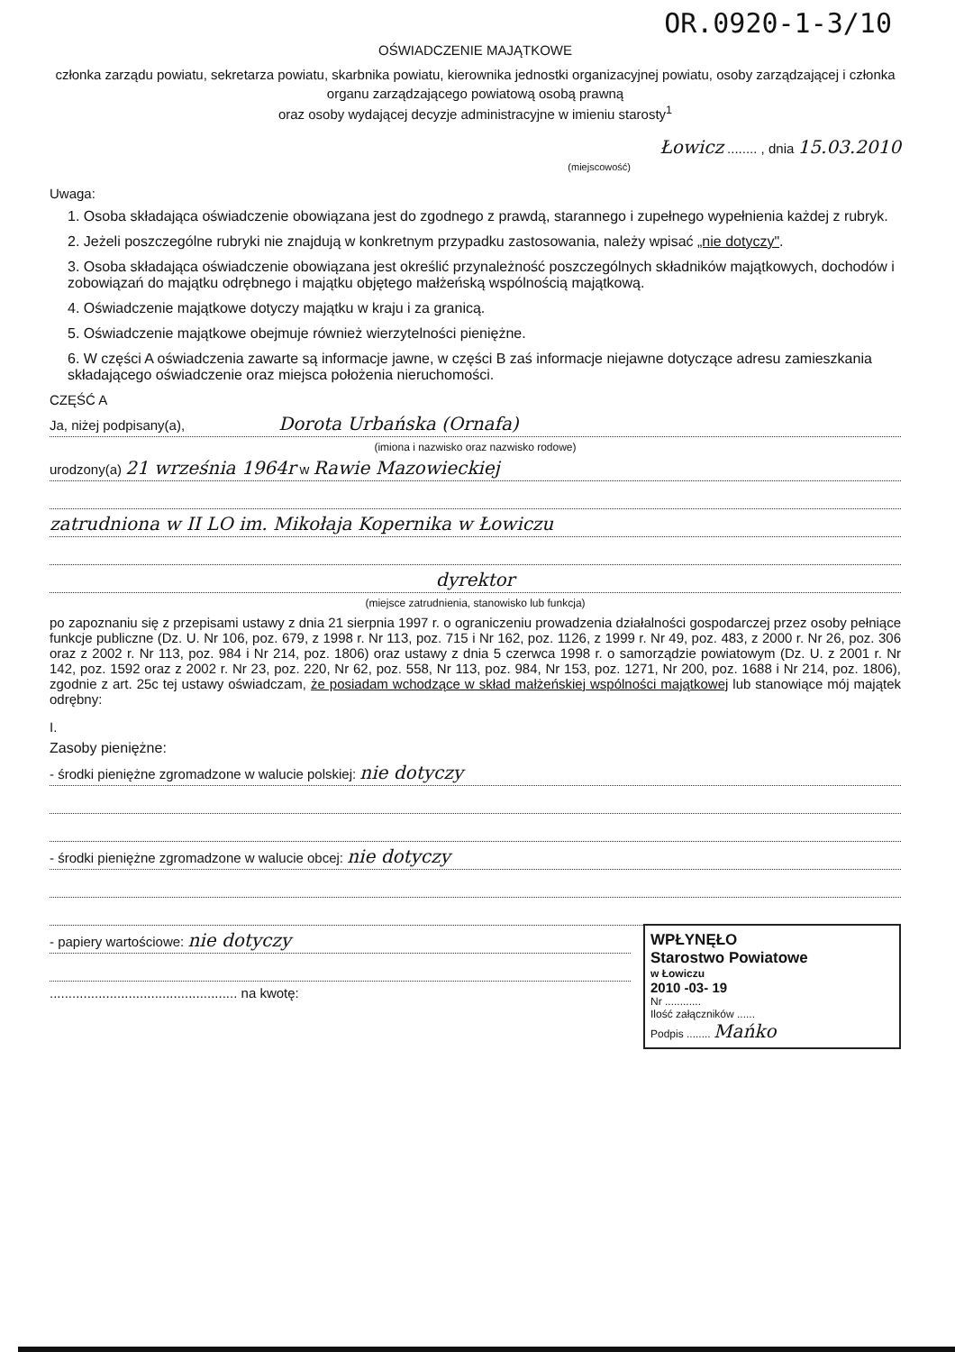OR.0920-1-3/10
OŚWIADCZENIE MAJĄTKOWE
członka zarządu powiatu, sekretarza powiatu, skarbnika powiatu, kierownika jednostki organizacyjnej powiatu, osoby zarządzającej i członka organu zarządzającego powiatową osobą prawną
oraz osoby wydającej decyzje administracyjne w imieniu starosty<sup>1</sup>
Łowicz ........ , dnia 15.03.2010
(miejscowość)
Uwaga:
1. Osoba składająca oświadczenie obowiązana jest do zgodnego z prawdą, starannego i zupełnego wypełnienia każdej z rubryk.
2. Jeżeli poszczególne rubryki nie znajdują w konkretnym przypadku zastosowania, należy wpisać „nie dotyczy".
3. Osoba składająca oświadczenie obowiązana jest określić przynależność poszczególnych składników majątkowych, dochodów i zobowiązań do majątku odrębnego i majątku objętego małżeńską wspólnością majątkową.
4. Oświadczenie majątkowe dotyczy majątku w kraju i za granicą.
5. Oświadczenie majątkowe obejmuje również wierzytelności pieniężne.
6. W części A oświadczenia zawarte są informacje jawne, w części B zaś informacje niejawne dotyczące adresu zamieszkania składającego oświadczenie oraz miejsca położenia nieruchomości.
CZĘŚĆ A
Ja, niżej podpisany(a), Dorota Urbańska (Ornafa)
(imiona i nazwisko oraz nazwisko rodowe)
urodzony(a) 21 września 1964r w Rawie Mazowieckiej
zatrudniona w II LO im. Mikołaja Kopernika w Łowiczu
dyrektor
(miejsce zatrudnienia, stanowisko lub funkcja)
po zapoznaniu się z przepisami ustawy z dnia 21 sierpnia 1997 r. o ograniczeniu prowadzenia działalności gospodarczej przez osoby pełniące funkcje publiczne (Dz. U. Nr 106, poz. 679, z 1998 r. Nr 113, poz. 715 i Nr 162, poz. 1126, z 1999 r. Nr 49, poz. 483, z 2000 r. Nr 26, poz. 306 oraz z 2002 r. Nr 113, poz. 984 i Nr 214, poz. 1806) oraz ustawy z dnia 5 czerwca 1998 r. o samorządzie powiatowym (Dz. U. z 2001 r. Nr 142, poz. 1592 oraz z 2002 r. Nr 23, poz. 220, Nr 62, poz. 558, Nr 113, poz. 984, Nr 153, poz. 1271, Nr 200, poz. 1688 i Nr 214, poz. 1806), zgodnie z art. 25c tej ustawy oświadczam, że posiadam wchodzące w skład małżeńskiej wspólności majątkowej lub stanowiące mój majątek odrębny:
I.
Zasoby pieniężne:
- środki pieniężne zgromadzone w walucie polskiej: nie dotyczy
- środki pieniężne zgromadzone w walucie obcej: nie dotyczy
WPŁYNĘŁO
Starostwo Powiatowe
w Łowiczu
2010 -03- 19
Nr ............
Ilość załączników ......
Podpis ........ Mańko
- papiery wartościowe: nie dotyczy
.................................................. na kwotę: